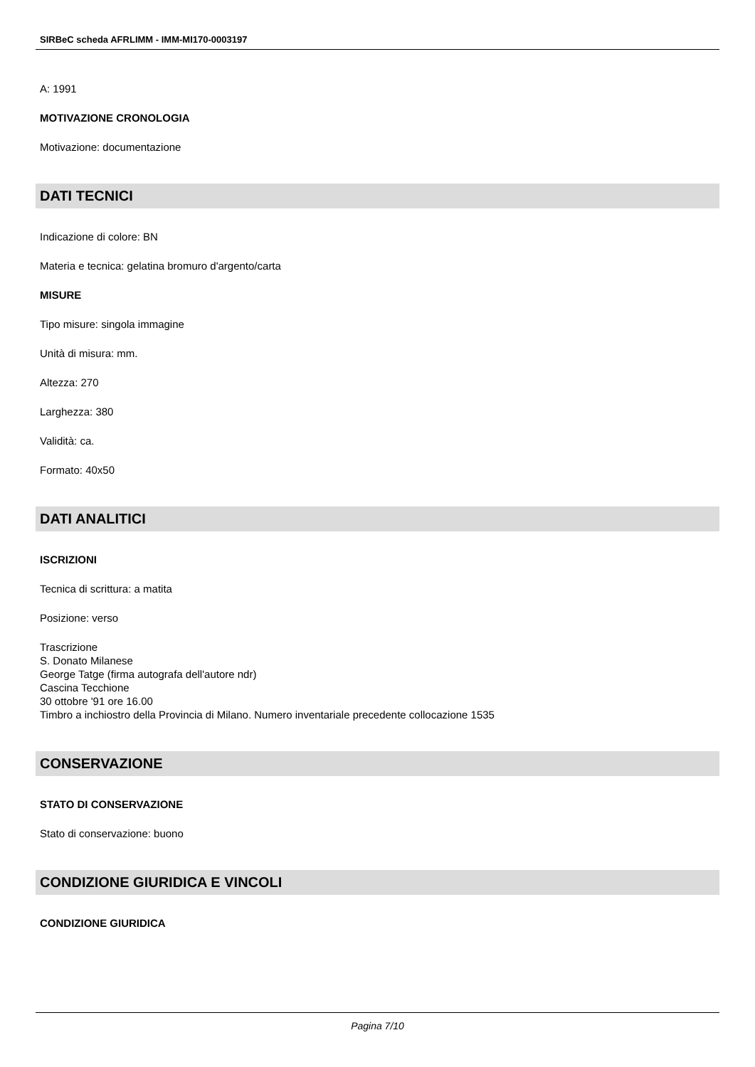SIRBeC scheda AFRLIMM - IMM-MI170-0003197
A: 1991
MOTIVAZIONE CRONOLOGIA
Motivazione: documentazione
DATI TECNICI
Indicazione di colore: BN
Materia e tecnica: gelatina bromuro d'argento/carta
MISURE
Tipo misure: singola immagine
Unità di misura: mm.
Altezza: 270
Larghezza: 380
Validità: ca.
Formato: 40x50
DATI ANALITICI
ISCRIZIONI
Tecnica di scrittura: a matita
Posizione: verso
Trascrizione
S. Donato Milanese
George Tatge (firma autografa dell'autore ndr)
Cascina Tecchione
30 ottobre '91 ore 16.00
Timbro a inchiostro della Provincia di Milano. Numero inventariale precedente collocazione 1535
CONSERVAZIONE
STATO DI CONSERVAZIONE
Stato di conservazione: buono
CONDIZIONE GIURIDICA E VINCOLI
CONDIZIONE GIURIDICA
Pagina 7/10